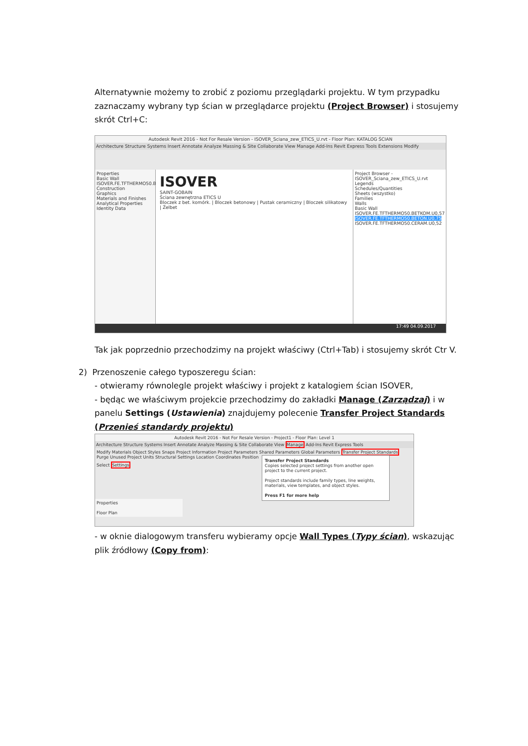Alternatywnie możemy to zrobić z poziomu przeglądarki projektu. W tym przypadku zaznaczamy wybrany typ ścian w przeglądarce projektu (Project Browser) i stosujemy skrót Ctrl+C:
Autodesk Revit 2016 - Not For Resale Version - ISOVER_Sciana_zew_ETICS_U.rvt - Floor Plan: KATALOG ŚCIAN
Architecture Structure Systems Insert Annotate Analyze Massing & Site Collaborate View Manage Add-Ins Revit Express Tools Extensions Modify
Properties
Basic Wall
ISOVER.FE.TFTHERMO50.BETON.U0,75
Construction
Graphics
Materials and Finishes
Analytical Properties
Identity Data
ISOVER
SAINT-GOBAIN
Ściana zewnętrzna ETICS U
Bloczek z bet. komórk. | Bloczek betonowy | Pustak ceramiczny | Bloczek silikatowy | Żelbet
Project Browser - ISOVER_Sciana_zew_ETICS_U.rvt
Legends
Schedules/Quantities
Sheets (wszystko)
Families
Walls
Basic Wall
ISOVER.FE.TFTHERMO50.BETKOM.U0,57
ISOVER.FE.TFTHERMO50.BETON.U0,75
ISOVER.FE.TFTHERMO50.CERAM.U0,52
17:49 04.09.2017
Tak jak poprzednio przechodzimy na projekt właściwy (Ctrl+Tab) i stosujemy skrót Ctr V.
2) Przenoszenie całego typoszeregu ścian:
- otwieramy równolegle projekt właściwy i projekt z katalogiem ścian ISOVER,
- będąc we właściwym projekcie przechodzimy do zakładki Manage (Zarządzaj) i w panelu Settings (Ustawienia) znajdujemy polecenie Transfer Project Standards (Przenieś standardy projektu)
Autodesk Revit 2016 - Not For Resale Version - Project1 - Floor Plan: Level 1
Architecture Structure Systems Insert Annotate Analyze Massing & Site Collaborate View Manage Add-Ins Revit Express Tools
Modify Materials Object Styles Snaps Project Information Project Parameters Shared Parameters Global Parameters Transfer Project Standards Purge Unused Project Units Structural Settings Location Coordinates Position
Select Settings
Transfer Project Standards
Copies selected project settings from another open project to the current project.
Project standards include family types, line weights, materials, view templates, and object styles.
Press F1 for more help
Properties
Floor Plan
- w oknie dialogowym transferu wybieramy opcje Wall Types (Typy ścian), wskazując plik źródłowy (Copy from):